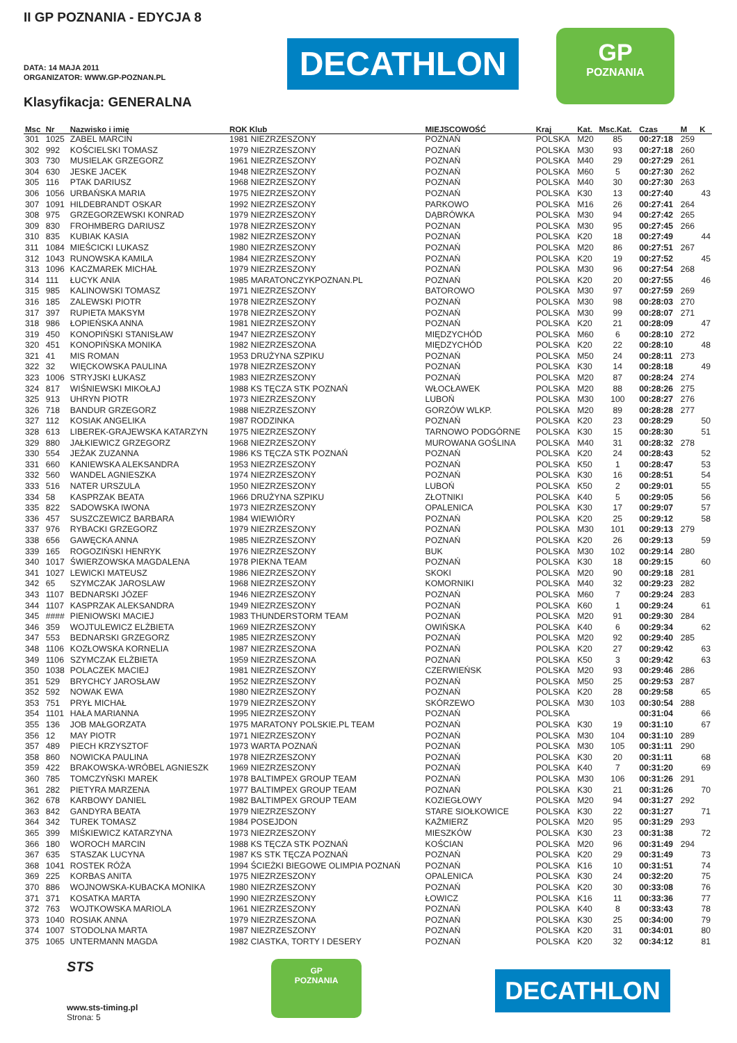II GP POZNANIA - EDYCJA 8
DATA: 14 MAJA 2011
ORGANIZATOR: WWW.GP-POZNAN.PL
Klasyfikacja: GENERALNA
DECATHLON
GP
POZNANIA
| Msc | Nr | Nazwisko i imię | ROK Klub | MIEJSCOWOŚĆ | Kraj | Kat. | Msc.Kat. | Czas | M | K |
| --- | --- | --- | --- | --- | --- | --- | --- | --- | --- | --- |
| 301 | 1025 | ZABEL MARCIN | 1981 NIEZRZESZONY | POZNAŃ | POLSKA | M20 | 85 | 00:27:18 | 259 | |
| 302 | 992 | KOŚCIELSKI TOMASZ | 1979 NIEZRZESZONY | POZNAŃ | POLSKA | M30 | 93 | 00:27:18 | 260 | |
| 303 | 730 | MUSIELAK GRZEGORZ | 1961 NIEZRZESZONY | POZNAŃ | POLSKA | M40 | 29 | 00:27:29 | 261 | |
| 304 | 630 | JESKE JACEK | 1948 NIEZRZESZONY | POZNAŃ | POLSKA | M60 | 5 | 00:27:30 | 262 | |
| 305 | 116 | PTAK DARIUSZ | 1968 NIEZRZESZONY | POZNAŃ | POLSKA | M40 | 30 | 00:27:30 | 263 | |
| 306 | 1056 | URBAŃSKA MARIA | 1975 NIEZRZESZONY | POZNAŃ | POLSKA | K30 | 13 | 00:27:40 | | 43 |
| 307 | 1091 | HILDEBRANDT OSKAR | 1992 NIEZRZESZONY | PARKOWO | POLSKA | M16 | 26 | 00:27:41 | 264 | |
| 308 | 975 | GRZEGORZEWSKI KONRAD | 1979 NIEZRZESZONY | DĄBRÓWKA | POLSKA | M30 | 94 | 00:27:42 | 265 | |
| 309 | 830 | FROHMBERG DARIUSZ | 1978 NIEZRZESZONY | POZNAN | POLSKA | M30 | 95 | 00:27:45 | 266 | |
| 310 | 835 | KUBIAK KASIA | 1982 NIEZRZESZONY | POZNAŃ | POLSKA | K20 | 18 | 00:27:49 | | 44 |
| 311 | 1084 | MIEŚCICKI LUKASZ | 1980 NIEZRZESZONY | POZNAŃ | POLSKA | M20 | 86 | 00:27:51 | 267 | |
| 312 | 1043 | RUNOWSKA KAMILA | 1984 NIEZRZESZONY | POZNAŃ | POLSKA | K20 | 19 | 00:27:52 | | 45 |
| 313 | 1096 | KACZMAREK MICHAŁ | 1979 NIEZRZESZONY | POZNAŃ | POLSKA | M30 | 96 | 00:27:54 | 268 | |
| 314 | 111 | ŁUCYK ANIA | 1985 MARATONCZYKPOZNAN.PL | POZNAŃ | POLSKA | K20 | 20 | 00:27:55 | | 46 |
| 315 | 985 | KALINOWSKI TOMASZ | 1971 NIEZRZESZONY | BATOROWO | POLSKA | M30 | 97 | 00:27:59 | 269 | |
| 316 | 185 | ZALEWSKI PIOTR | 1978 NIEZRZESZONY | POZNAŃ | POLSKA | M30 | 98 | 00:28:03 | 270 | |
| 317 | 397 | RUPIETA MAKSYM | 1978 NIEZRZESZONY | POZNAŃ | POLSKA | M30 | 99 | 00:28:07 | 271 | |
| 318 | 986 | ŁOPIEŃSKA ANNA | 1981 NIEZRZESZONY | POZNAŃ | POLSKA | K20 | 21 | 00:28:09 | | 47 |
| 319 | 450 | KONOPIŃSKI STANISŁAW | 1947 NIEZRZESZONY | MIĘDZYCHÓD | POLSKA | M60 | 6 | 00:28:10 | 272 | |
| 320 | 451 | KONOPIŃSKA MONIKA | 1982 NIEZRZESZONA | MIĘDZYCHÓD | POLSKA | K20 | 22 | 00:28:10 | | 48 |
| 321 | 41 | MIS ROMAN | 1953 DRUŻYNA SZPIKU | POZNAŃ | POLSKA | M50 | 24 | 00:28:11 | 273 | |
| 322 | 32 | WIĘCKOWSKA PAULINA | 1978 NIEZRZESZONY | POZNAŃ | POLSKA | K30 | 14 | 00:28:18 | | 49 |
| 323 | 1006 | STRYJSKI ŁUKASZ | 1983 NIEZRZESZONY | POZNAŃ | POLSKA | M20 | 87 | 00:28:24 | 274 | |
| 324 | 817 | WIŚNIEWSKI MIKOŁAJ | 1988 KS TĘCZA STK POZNAŃ | WŁOCŁAWEK | POLSKA | M20 | 88 | 00:28:26 | 275 | |
| 325 | 913 | UHRYN PIOTR | 1973 NIEZRZESZONY | LUBOŃ | POLSKA | M30 | 100 | 00:28:27 | 276 | |
| 326 | 718 | BANDUR GRZEGORZ | 1988 NIEZRZESZONY | GORZÓW WLKP. | POLSKA | M20 | 89 | 00:28:28 | 277 | |
| 327 | 112 | KOSIAK ANGELIKA | 1987 RODZINKA | POZNAŃ | POLSKA | K20 | 23 | 00:28:29 | | 50 |
| 328 | 613 | LIBEREK-GRAJEWSKA KATARZYN | 1975 NIEZRZESZONY | TARNOWO PODGÓRNE | POLSKA | K30 | 15 | 00:28:30 | | 51 |
| 329 | 880 | JAŁKIEWICZ GRZEGORZ | 1968 NIEZRZESZONY | MUROWANA GOŚLINA | POLSKA | M40 | 31 | 00:28:32 | 278 | |
| 330 | 554 | JEŻAK ZUZANNA | 1986 KS TĘCZA STK POZNAŃ | POZNAŃ | POLSKA | K20 | 24 | 00:28:43 | | 52 |
| 331 | 660 | KANIEWSKA ALEKSANDRA | 1953 NIEZRZESZONY | POZNAŃ | POLSKA | K50 | 1 | 00:28:47 | | 53 |
| 332 | 560 | WANDEL AGNIESZKA | 1974 NIEZRZESZONY | POZNAŃ | POLSKA | K30 | 16 | 00:28:51 | | 54 |
| 333 | 516 | NATER URSZULA | 1950 NIEZRZESZONY | LUBOŃ | POLSKA | K50 | 2 | 00:29:01 | | 55 |
| 334 | 58 | KASPRZAK BEATA | 1966 DRUŻYNA SZPIKU | ZŁOTNIKI | POLSKA | K40 | 5 | 00:29:05 | | 56 |
| 335 | 822 | SADOWSKA IWONA | 1973 NIEZRZESZONY | OPALENICA | POLSKA | K30 | 17 | 00:29:07 | | 57 |
| 336 | 457 | SUSZCZEWICZ BARBARA | 1984 WIEWIÓRY | POZNAŃ | POLSKA | K20 | 25 | 00:29:12 | | 58 |
| 337 | 976 | RYBACKI GRZEGORZ | 1979 NIEZRZESZONY | POZNAŃ | POLSKA | M30 | 101 | 00:29:13 | 279 | |
| 338 | 656 | GAWĘCKA ANNA | 1985 NIEZRZESZONY | POZNAŃ | POLSKA | K20 | 26 | 00:29:13 | | 59 |
| 339 | 165 | ROGOZIŃSKI HENRYK | 1976 NIEZRZESZONY | BUK | POLSKA | M30 | 102 | 00:29:14 | 280 | |
| 340 | 1017 | ŚWIERZOWSKA MAGDALENA | 1978 PIEKNA TEAM | POZNAŃ | POLSKA | K30 | 18 | 00:29:15 | | 60 |
| 341 | 1027 | LEWICKI MATEUSZ | 1986 NIEZRZESZONY | SKOKI | POLSKA | M20 | 90 | 00:29:18 | 281 | |
| 342 | 65 | SZYMCZAK JAROSLAW | 1968 NIEZRZESZONY | KOMORNIKI | POLSKA | M40 | 32 | 00:29:23 | 282 | |
| 343 | 1107 | BEDNARSKI JÓZEF | 1946 NIEZRZESZONY | POZNAŃ | POLSKA | M60 | 7 | 00:29:24 | 283 | |
| 344 | 1107 | KASPRZAK ALEKSANDRA | 1949 NIEZRZESZONY | POZNAŃ | POLSKA | K60 | 1 | 00:29:24 | | 61 |
| 345 | #### | PIENIOWSKI MACIEJ | 1983 THUNDERSTORM TEAM | POZNAŃ | POLSKA | M20 | 91 | 00:29:30 | 284 | |
| 346 | 359 | WOJTULEWICZ ELŻBIETA | 1969 NIEZRZESZONY | OWIŃSKA | POLSKA | K40 | 6 | 00:29:34 | | 62 |
| 347 | 553 | BEDNARSKI GRZEGORZ | 1985 NIEZRZESZONY | POZNAŃ | POLSKA | M20 | 92 | 00:29:40 | 285 | |
| 348 | 1106 | KOZŁOWSKA KORNELIA | 1987 NIEZRZESZONA | POZNAŃ | POLSKA | K20 | 27 | 00:29:42 | | 63 |
| 349 | 1106 | SZYMCZAK ELŻBIETA | 1959 NIEZRZESZONA | POZNAŃ | POLSKA | K50 | 3 | 00:29:42 | | 63 |
| 350 | 1038 | POLACZEK MACIEJ | 1981 NIEZRZESZONY | CZERWIEŃSK | POLSKA | M20 | 93 | 00:29:46 | 286 | |
| 351 | 529 | BRYCHCY JAROSŁAW | 1952 NIEZRZESZONY | POZNAŃ | POLSKA | M50 | 25 | 00:29:53 | 287 | |
| 352 | 592 | NOWAK EWA | 1980 NIEZRZESZONY | POZNAŃ | POLSKA | K20 | 28 | 00:29:58 | | 65 |
| 353 | 751 | PRYŁ MICHAŁ | 1979 NIEZRZESZONY | SKÓRZEWO | POLSKA | M30 | 103 | 00:30:54 | 288 | |
| 354 | 1101 | HAŁA MARIANNA | 1995 NIEZRZESZONY | POZNAŃ | POLSKA | | | 00:31:04 | | 66 |
| 355 | 136 | JOB MAŁGORZATA | 1975 MARATONY POLSKIE.PL TEAM | POZNAŃ | POLSKA | K30 | 19 | 00:31:10 | | 67 |
| 356 | 12 | MAY PIOTR | 1971 NIEZRZESZONY | POZNAŃ | POLSKA | M30 | 104 | 00:31:10 | 289 | |
| 357 | 489 | PIECH KRZYSZTOF | 1973 WARTA POZNAŃ | POZNAŃ | POLSKA | M30 | 105 | 00:31:11 | 290 | |
| 358 | 860 | NOWICKA PAULINA | 1978 NIEZRZESZONY | POZNAŃ | POLSKA | K30 | 20 | 00:31:11 | | 68 |
| 359 | 422 | BRAKOWSKA-WRÓBEL AGNIESZK | 1969 NIEZRZESZONY | POZNAŃ | POLSKA | K40 | 7 | 00:31:20 | | 69 |
| 360 | 785 | TOMCZYŃSKI MAREK | 1978 BALTIMPEX GROUP TEAM | POZNAŃ | POLSKA | M30 | 106 | 00:31:26 | 291 | |
| 361 | 282 | PIETYRA MARZENA | 1977 BALTIMPEX GROUP TEAM | POZNAŃ | POLSKA | K30 | 21 | 00:31:26 | | 70 |
| 362 | 678 | KARBOWY DANIEL | 1982 BALTIMPEX GROUP TEAM | KOZIEGŁOWY | POLSKA | M20 | 94 | 00:31:27 | 292 | |
| 363 | 842 | GANDYRA BEATA | 1979 NIEZRZESZONY | STARE SIOŁKOWICE | POLSKA | K30 | 22 | 00:31:27 | | 71 |
| 364 | 342 | TUREK TOMASZ | 1984 POSEJDON | KAŹMIERZ | POLSKA | M20 | 95 | 00:31:29 | 293 | |
| 365 | 399 | MIŚKIEWICZ KATARZYNA | 1973 NIEZRZESZONY | MIESZKÓW | POLSKA | K30 | 23 | 00:31:38 | | 72 |
| 366 | 180 | WOROCH MARCIN | 1988 KS TĘCZA STK POZNAŃ | KOŚCIAN | POLSKA | M20 | 96 | 00:31:49 | 294 | |
| 367 | 635 | STASZAK LUCYNA | 1987 KS STK TĘCZA POZNAŃ | POZNAŃ | POLSKA | K20 | 29 | 00:31:49 | | 73 |
| 368 | 1041 | ROSTEK RÓŻA | 1994 ŚCIEŻKI BIEGOWE OLIMPIA POZNAŃ | POZNAŃ | POLSKA | K16 | 10 | 00:31:51 | | 74 |
| 369 | 225 | KORBAS ANITA | 1975 NIEZRZESZONY | OPALENICA | POLSKA | K30 | 24 | 00:32:20 | | 75 |
| 370 | 886 | WOJNOWSKA-KUBACKA MONIKA | 1980 NIEZRZESZONY | POZNAŃ | POLSKA | K20 | 30 | 00:33:08 | | 76 |
| 371 | 371 | KOSATKA MARTA | 1990 NIEZRZESZONY | ŁOWICZ | POLSKA | K16 | 11 | 00:33:36 | | 77 |
| 372 | 763 | WOJTKOWSKA MARIOLA | 1961 NIEZRZESZONY | POZNAŃ | POLSKA | K40 | 8 | 00:33:43 | | 78 |
| 373 | 1040 | ROSIAK ANNA | 1979 NIEZRZESZONA | POZNAŃ | POLSKA | K30 | 25 | 00:34:00 | | 79 |
| 374 | 1007 | STODOLNA MARTA | 1987 NIEZRZESZONY | POZNAŃ | POLSKA | K20 | 31 | 00:34:01 | | 80 |
| 375 | 1065 | UNTERMANN MAGDA | 1982 CIASTKA, TORTY I DESERY | POZNAŃ | POLSKA | K20 | 32 | 00:34:12 | | 81 |
STS
www.sts-timing.pl
Strona: 5
GP
POZNANIA
DECATHLON